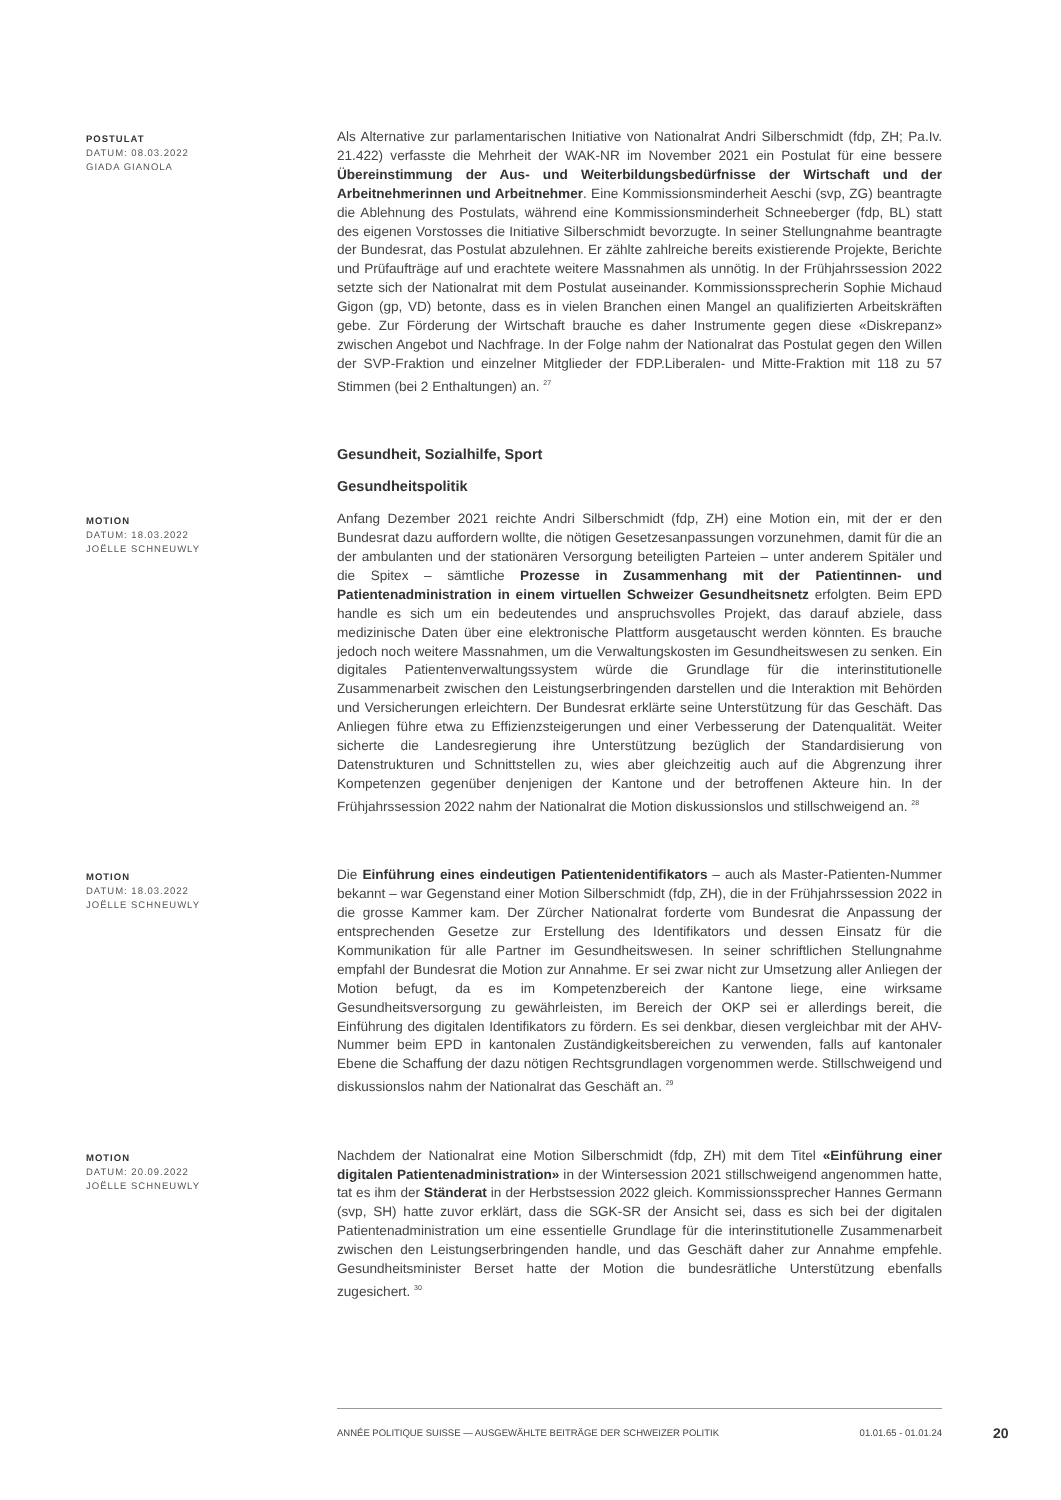POSTULAT
DATUM: 08.03.2022
GIADA GIANOLA
Als Alternative zur parlamentarischen Initiative von Nationalrat Andri Silberschmidt (fdp, ZH; Pa.Iv. 21.422) verfasste die Mehrheit der WAK-NR im November 2021 ein Postulat für eine bessere Übereinstimmung der Aus- und Weiterbildungsbedürfnisse der Wirtschaft und der Arbeitnehmerinnen und Arbeitnehmer. Eine Kommissionsminderheit Aeschi (svp, ZG) beantragte die Ablehnung des Postulats, während eine Kommissionsminderheit Schneeberger (fdp, BL) statt des eigenen Vorstosses die Initiative Silberschmidt bevorzugte. In seiner Stellungnahme beantragte der Bundesrat, das Postulat abzulehnen. Er zählte zahlreiche bereits existierende Projekte, Berichte und Prüfaufträge auf und erachtete weitere Massnahmen als unnötig. In der Frühjahrssession 2022 setzte sich der Nationalrat mit dem Postulat auseinander. Kommissionssprecherin Sophie Michaud Gigon (gp, VD) betonte, dass es in vielen Branchen einen Mangel an qualifizierten Arbeitskräften gebe. Zur Förderung der Wirtschaft brauche es daher Instrumente gegen diese «Diskrepanz» zwischen Angebot und Nachfrage. In der Folge nahm der Nationalrat das Postulat gegen den Willen der SVP-Fraktion und einzelner Mitglieder der FDP.Liberalen- und Mitte-Fraktion mit 118 zu 57 Stimmen (bei 2 Enthaltungen) an. <sup>27</sup>
Gesundheit, Sozialhilfe, Sport
Gesundheitspolitik
MOTION
DATUM: 18.03.2022
JOËLLE SCHNEUWLY
Anfang Dezember 2021 reichte Andri Silberschmidt (fdp, ZH) eine Motion ein, mit der er den Bundesrat dazu auffordern wollte, die nötigen Gesetzesanpassungen vorzunehmen, damit für die an der ambulanten und der stationären Versorgung beteiligten Parteien – unter anderem Spitäler und die Spitex – sämtliche Prozesse in Zusammenhang mit der Patientinnen- und Patientenadministration in einem virtuellen Schweizer Gesundheitsnetz erfolgten. Beim EPD handle es sich um ein bedeutendes und anspruchsvolles Projekt, das darauf abziele, dass medizinische Daten über eine elektronische Plattform ausgetauscht werden könnten. Es brauche jedoch noch weitere Massnahmen, um die Verwaltungskosten im Gesundheitswesen zu senken. Ein digitales Patientenverwaltungssystem würde die Grundlage für die interinstitutionelle Zusammenarbeit zwischen den Leistungserbringenden darstellen und die Interaktion mit Behörden und Versicherungen erleichtern. Der Bundesrat erklärte seine Unterstützung für das Geschäft. Das Anliegen führe etwa zu Effizienzsteigerungen und einer Verbesserung der Datenqualität. Weiter sicherte die Landesregierung ihre Unterstützung bezüglich der Standardisierung von Datenstrukturen und Schnittstellen zu, wies aber gleichzeitig auch auf die Abgrenzung ihrer Kompetenzen gegenüber denjenigen der Kantone und der betroffenen Akteure hin. In der Frühjahrssession 2022 nahm der Nationalrat die Motion diskussionslos und stillschweigend an. <sup>28</sup>
MOTION
DATUM: 18.03.2022
JOËLLE SCHNEUWLY
Die Einführung eines eindeutigen Patientenidentifikators – auch als Master-Patienten-Nummer bekannt – war Gegenstand einer Motion Silberschmidt (fdp, ZH), die in der Frühjahrssession 2022 in die grosse Kammer kam. Der Zürcher Nationalrat forderte vom Bundesrat die Anpassung der entsprechenden Gesetze zur Erstellung des Identifikators und dessen Einsatz für die Kommunikation für alle Partner im Gesundheitswesen. In seiner schriftlichen Stellungnahme empfahl der Bundesrat die Motion zur Annahme. Er sei zwar nicht zur Umsetzung aller Anliegen der Motion befugt, da es im Kompetenzbereich der Kantone liege, eine wirksame Gesundheitsversorgung zu gewährleisten, im Bereich der OKP sei er allerdings bereit, die Einführung des digitalen Identifikators zu fördern. Es sei denkbar, diesen vergleichbar mit der AHV-Nummer beim EPD in kantonalen Zuständigkeitsbereichen zu verwenden, falls auf kantonaler Ebene die Schaffung der dazu nötigen Rechtsgrundlagen vorgenommen werde. Stillschweigend und diskussionslos nahm der Nationalrat das Geschäft an. <sup>29</sup>
MOTION
DATUM: 20.09.2022
JOËLLE SCHNEUWLY
Nachdem der Nationalrat eine Motion Silberschmidt (fdp, ZH) mit dem Titel «Einführung einer digitalen Patientenadministration» in der Wintersession 2021 stillschweigend angenommen hatte, tat es ihm der Ständerat in der Herbstsession 2022 gleich. Kommissionssprecher Hannes Germann (svp, SH) hatte zuvor erklärt, dass die SGK-SR der Ansicht sei, dass es sich bei der digitalen Patientenadministration um eine essentielle Grundlage für die interinstitutionelle Zusammenarbeit zwischen den Leistungserbringenden handle, und das Geschäft daher zur Annahme empfehle. Gesundheitsminister Berset hatte der Motion die bundesrätliche Unterstützung ebenfalls zugesichert. <sup>30</sup>
ANNÉE POLITIQUE SUISSE — AUSGEWÄHLTE BEITRÄGE DER SCHWEIZER POLITIK 01.01.65 - 01.01.24
20